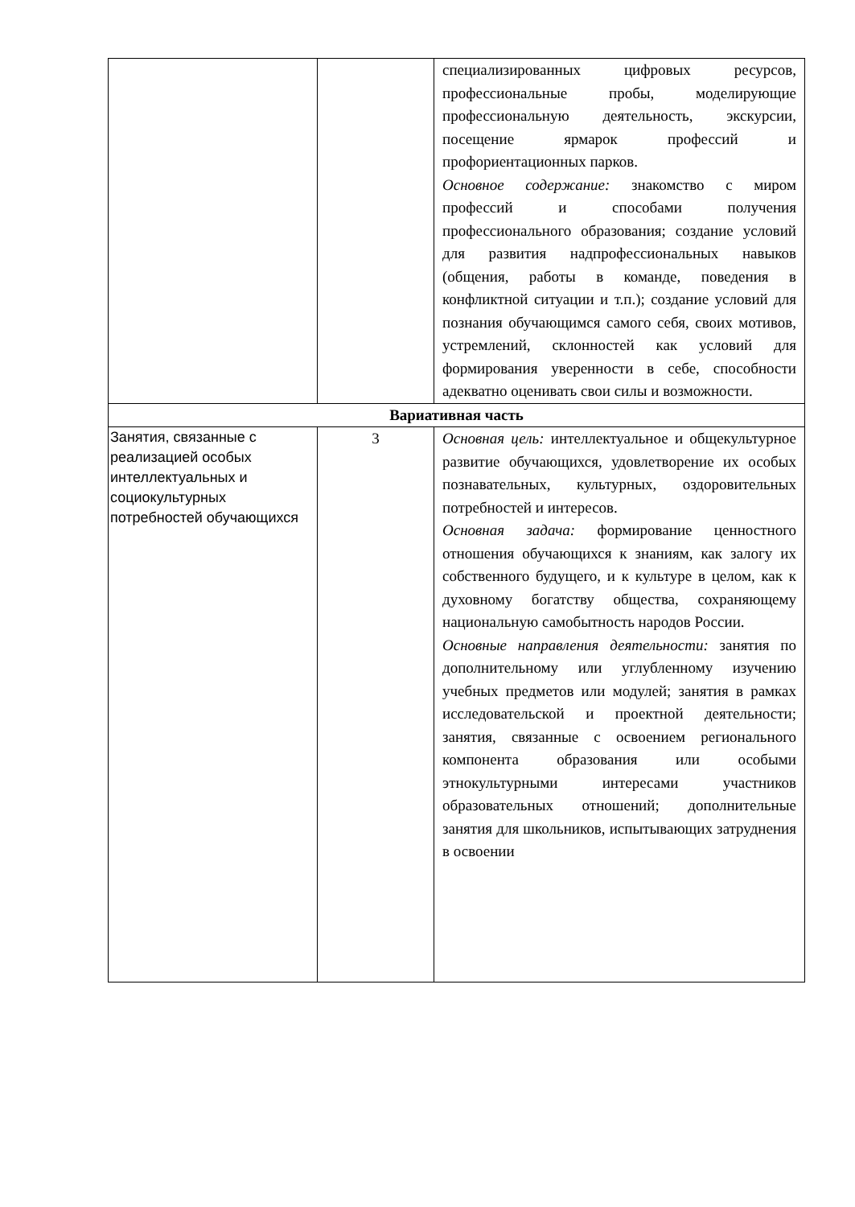| | | специализированных цифровых ресурсов, профессиональные пробы, моделирующие профессиональную деятельность, экскурсии, посещение ярмарок профессий и профориентационных парков. Основное содержание: знакомство с миром профессий и способами получения профессионального образования; создание условий для развития надпрофессиональных навыков (общения, работы в команде, поведения в конфликтной ситуации и т.п.); создание условий для познания обучающимся самого себя, своих мотивов, устремлений, склонностей как условий для формирования уверенности в себе, способности адекватно оценивать свои силы и возможности. |
| Вариативная часть | | |
| Занятия, связанные с реализацией особых интеллектуальных и социокультурных потребностей обучающихся | 3 | Основная цель: интеллектуальное и общекультурное развитие обучающихся, удовлетворение их особых познавательных, культурных, оздоровительных потребностей и интересов. Основная задача: формирование ценностного отношения обучающихся к знаниям, как залогу их собственного будущего, и к культуре в целом, как к духовному богатству общества, сохраняющему национальную самобытность народов России. Основные направления деятельности: занятия по дополнительному или углубленному изучению учебных предметов или модулей; занятия в рамках исследовательской и проектной деятельности; занятия, связанные с освоением регионального компонента образования или особыми этнокультурными интересами участников образовательных отношений; дополнительные занятия для школьников, испытывающих затруднения в освоении |